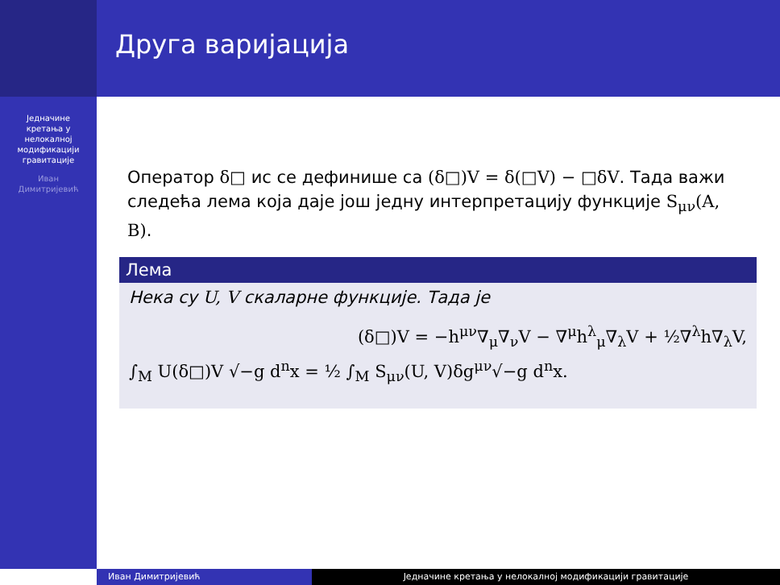Једначине
кретања у
нелокалној
модификацији
гравитације
Иван
Димитријевић
Друга варијација
Оператор δ□ ис се дефинише са (δ□)V = δ(□V) − □δV. Тада важи следећа лема која даје још једну интерпретацију функције S<sub>μν</sub>(A, B).
Лема
Нека су U, V скаларне функције. Тада је
(δ□)V = −h<sup>μν</sup>∇<sub>μ</sub>∇<sub>ν</sub>V − ∇<sup>μ</sup>h<sup>λ</sup><sub>μ</sub>∇<sub>λ</sub>V + ½∇<sup>λ</sup>h∇<sub>λ</sub>V,
∫<sub>M</sub> U(δ□)V √−g d<sup>n</sup>x = ½ ∫<sub>M</sub> S<sub>μν</sub>(U, V)δg<sup>μν</sup>√−g d<sup>n</sup>x.
Иван Димитријевић Једначине кретања у нелокалној модификацији гравитације